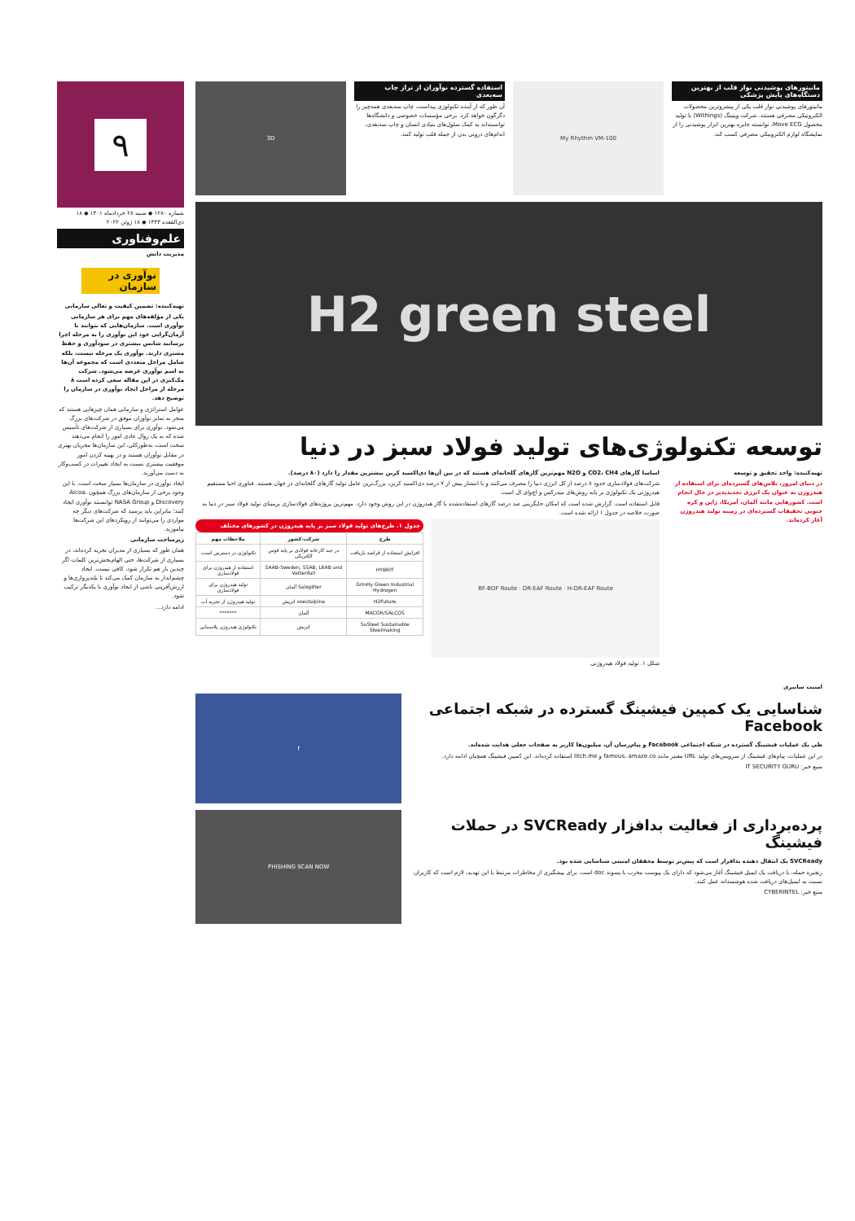۹
شماره ۱۲۸۰ ◆ شنبه ۲۸ خردادماه ۱۴۰۱ ◆ ۱۸ ذی‌القعده ۱۴۴۳ ◆ ۱۸ ژوئن ۲۰۲۲
علم‌وفناوری
مدیریت دانش
نوآوری در سازمان
تهیه‌کننده: تضمین کیفیت و تعالی سازمانی
یکی از مؤلفه‌های مهم برای هر سازمانی نوآوری است. سازمان‌هایی که بتوانند با آرمان‌گرایی خود این نوآوری را به مرحله اجرا برسانند شانس بیشتری در سودآوری و حفظ مشتری دارند. نوآوری یک مرحله نیست، بلکه شامل مراحل متعددی است که مجموعه آن‌ها به اسم نوآوری عرضه می‌شود. شرکت مک‌کنزی در این مقاله سعی کرده است ۸ مرحله از مراحل ایجاد نوآوری در سازمان را توضیح دهد.
عوامل استراتژی و سازمانی همان چیزهایی هستند که منجر به تمایز نوآوران موفق در شرکت‌های بزرگ می‌شود. نوآوری برای بسیاری از شرکت‌های تأسیس شده که به یک روال عادی امور را انجام می‌دهند سخت است، به‌طورکلی، این سازمان‌ها مجریان بهتری در مقابل نوآوران هستند و در بهینه کردن امور موفقیت بیشتری نسبت به ایجاد تغییرات در کسب‌وکار به دست می‌آورند.
ایجاد نوآوری در سازمان‌ها بسیار سخت است. با این وجود برخی از سازمان‌های بزرگ همچون Alcoa، Discovery و NASA Group توانستند نوآوری ایجاد کنند؛ بنابراین باید پرسید که شرکت‌های دیگر چه مواردی را می‌توانند از رویکردهای این شرکت‌ها بیاموزند.
زیرساخت سازمانی
همان طور که بسیاری از مدیران تجربه کرده‌اند، در بسیاری از شرکت‌ها، حتی الهام‌بخش‌ترین کلمات اگر چندین بار هم تکرار شود، کافی نیست. ایجاد چشم‌انداز به سازمان کمک می‌کند تا بلندپروازی‌ها و ارزش‌آفرینی ناشی از ایجاد نوآوری با یکدیگر ترکیب شود.
ادامه دارد...
مانیتورهای پوشیدنی نوار قلب از بهترین دستگاه‌های پایش پزشکی
مانیتورهای پوشیدنی نوار قلب یکی از پیشروترین محصولات الکترونیکی مصرفی هستند. شرکت ویتینگ (Withings) با تولید محصول Move ECG، توانسته جایزه بهترین ابزار پوشیدنی را از نمایشگاه لوازم الکترونیکی مصرفی کسب کند.
My Rhythm VM-100
استفاده گسترده نوآوران از تراز چاپ سه‌بعدی
آن طور که از آینده تکنولوژی پیداست، چاپ سه‌بعدی همه‌چیز را دگرگون خواهد کرد. برخی مؤسسات خصوصی و دانشگاه‌ها توانسته‌اند به کمک سلول‌های بنیادی انسان و چاپ سه‌بعدی، اندام‌های درونی بدن از جمله قلب تولید کنند.
3D
H2 green steel
توسعه تکنولوژی‌های تولید فولاد سبز در دنیا
تهیه‌کننده: واحد تحقیق و توسعه
در دنیای امروز، تلاش‌های گسترده‌ای برای استفاده از هیدروژن به عنوان یک انرژی تجدیدپذیر در حال انجام است. کشورهایی مانند آلمان، آمریکا، ژاپن و کره جنوبی تحقیقات گسترده‌ای در زمینه تولید هیدروژن آغاز کرده‌اند.
اساسا گازهای CO2، CH4 و N2O مهم‌ترین گازهای گلخانه‌ای هستند که در بین آن‌ها دی‌اکسید کربن بیشترین مقدار را دارد (۸۰ درصد).
شرکت‌های فولادسازی حدود ۸ درصد از کل انرژی دنیا را مصرف می‌کنند و با انتشار بیش از ۷ درصد دی‌اکسید کربن، بزرگ‌ترین عامل تولید گازهای گلخانه‌ای در جهان هستند. فناوری احیا مستقیم هیدروژنی یک تکنولوژی بر پایه روش‌های میدرکس و اچ‌وای ال است.
قابل استفاده است. گزارش شده است که امکان جایگزینی صد درصد گازهای استفاده‌شده با گاز هیدروژن در این روش وجود دارد. مهم‌ترین پروژه‌های فولادسازی برمبنای تولید فولاد سبز در دنیا به صورت خلاصه در جدول ۱ ارائه شده است.
BF-BOF Route · DR-EAF Route · H-DR-EAF Route
شکل ۱. تولید فولاد هیدروژنی
جدول ۱. طرح‌های تولید فولاد سبز بر پایه هیدروژن در کشورهای مختلف
| طرح | شرکت-کشور | ملاحظات مهم |
| --- | --- | --- |
| افزایش استفاده از قراضه بازیافت | در چند کارخانه فولادی بر پایه قوس الکتریکی | تکنولوژی در دسترس است. |
| HYBRIT | SAAB-Sweden, SSAB, LKAB and Vattenfall | استفاده از هیدروژن برای فولادسازی |
| GrInHy Green Industrial Hydrogen | Salzgitter آلمان | تولید هیدروژن برای فولادسازی |
| H2Future | voestalpine اتریش | تولید هیدروژن از تجزیه آب |
| MACOR/SALCOS | آلمان | ******* |
| SuSteel Sustainable Steelmaking | اتریش | تکنولوژی هیدروژن پلاسمایی |
امنیت سایبری
شناسایی یک کمپین فیشینگ گسترده در شبکه اجتماعی Facebook
طی یک عملیات فیشینگ گسترده در شبکه اجتماعی Facebook و پیام‌رسان آن، میلیون‌ها کاربر به صفحات جعلی هدایت شده‌اند.
در این عملیات، پیام‌های فیشینگ از سرویس‌های تولید URL معتبر مانند famous، amaze.co و litch.me استفاده کرده‌اند. این کمپین فیشینگ همچنان ادامه دارد.
منبع خبر: IT SECURITY GURU
f
پرده‌برداری از فعالیت بدافزار SVCReady در حملات فیشینگ
SVCReady یک انتقال دهنده بدافزار است که پیش‌تر توسط محققان امنیتی شناسایی شده بود.
زنجیره حمله، با دریافت یک ایمیل فیشینگ آغاز می‌شود که دارای یک پیوست مخرب با پسوند doc است. برای پیشگیری از مخاطرات مرتبط با این تهدید، لازم است که کاربران نسبت به ایمیل‌های دریافت شده هوشمندانه عمل کنند.
منبع خبر: CYBERINTEL
PHISHING SCAN NOW